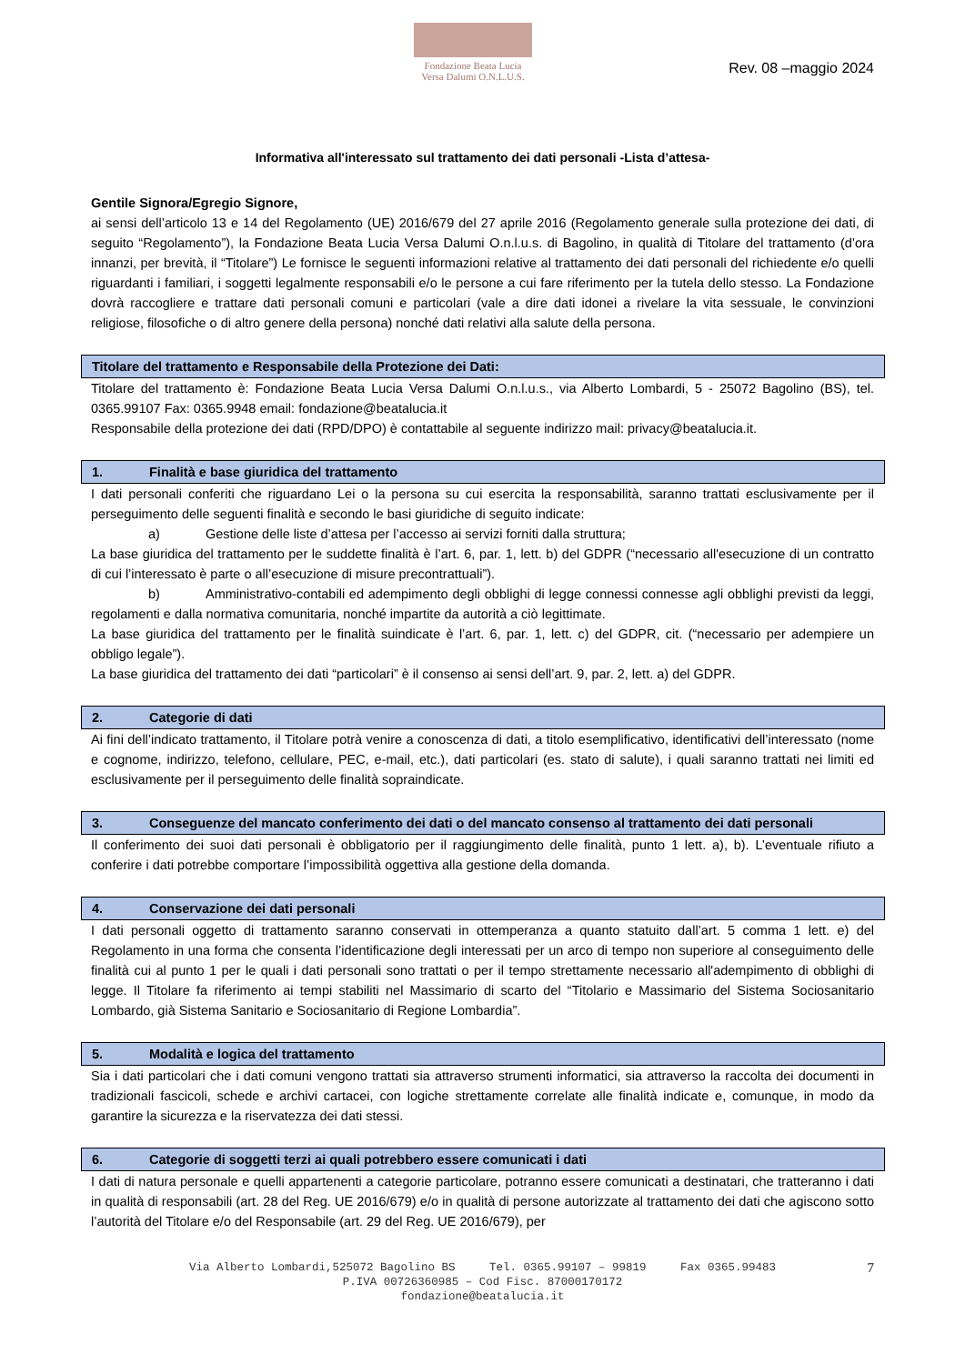Fondazione Beata Lucia
Versa Dalumi O.N.L.U.S.
Rev. 08 –maggio 2024
Informativa all'interessato sul trattamento dei dati personali -Lista d’attesa-
Gentile Signora/Egregio Signore,
ai sensi dell’articolo 13 e 14 del Regolamento (UE) 2016/679 del 27 aprile 2016 (Regolamento generale sulla protezione dei dati, di seguito “Regolamento”), la Fondazione Beata Lucia Versa Dalumi O.n.l.u.s. di Bagolino, in qualità di Titolare del trattamento (d’ora innanzi, per brevità, il “Titolare”) Le fornisce le seguenti informazioni relative al trattamento dei dati personali del richiedente e/o quelli riguardanti i familiari, i soggetti legalmente responsabili e/o le persone a cui fare riferimento per la tutela dello stesso. La Fondazione dovrà raccogliere e trattare dati personali comuni e particolari (vale a dire dati idonei a rivelare la vita sessuale, le convinzioni religiose, filosofiche o di altro genere della persona) nonché dati relativi alla salute della persona.
Titolare del trattamento e Responsabile della Protezione dei Dati:
Titolare del trattamento è: Fondazione Beata Lucia Versa Dalumi O.n.l.u.s., via Alberto Lombardi, 5 - 25072 Bagolino (BS), tel. 0365.99107 Fax: 0365.9948 email: fondazione@beatalucia.it
Responsabile della protezione dei dati (RPD/DPO) è contattabile al seguente indirizzo mail: privacy@beatalucia.it.
1. Finalità e base giuridica del trattamento
I dati personali conferiti che riguardano Lei o la persona su cui esercita la responsabilità, saranno trattati esclusivamente per il perseguimento delle seguenti finalità e secondo le basi giuridiche di seguito indicate:
a) Gestione delle liste d’attesa per l’accesso ai servizi forniti dalla struttura;
La base giuridica del trattamento per le suddette finalità è l’art. 6, par. 1, lett. b) del GDPR (“necessario all'esecuzione di un contratto di cui l’interessato è parte o all’esecuzione di misure precontrattuali”).
b) Amministrativo-contabili ed adempimento degli obblighi di legge connessi connesse agli obblighi previsti da leggi, regolamenti e dalla normativa comunitaria, nonché impartite da autorità a ciò legittimate.
La base giuridica del trattamento per le finalità suindicate è l’art. 6, par. 1, lett. c) del GDPR, cit. (“necessario per adempiere un obbligo legale”).
La base giuridica del trattamento dei dati “particolari” è il consenso ai sensi dell’art. 9, par. 2, lett. a) del GDPR.
2. Categorie di dati
Ai fini dell’indicato trattamento, il Titolare potrà venire a conoscenza di dati, a titolo esemplificativo, identificativi dell’interessato (nome e cognome, indirizzo, telefono, cellulare, PEC, e-mail, etc.), dati particolari (es. stato di salute), i quali saranno trattati nei limiti ed esclusivamente per il perseguimento delle finalità sopraindicate.
3. Conseguenze del mancato conferimento dei dati o del mancato consenso al trattamento dei dati personali
Il conferimento dei suoi dati personali è obbligatorio per il raggiungimento delle finalità, punto 1 lett. a), b). L’eventuale rifiuto a conferire i dati potrebbe comportare l’impossibilità oggettiva alla gestione della domanda.
4. Conservazione dei dati personali
I dati personali oggetto di trattamento saranno conservati in ottemperanza a quanto statuito dall’art. 5 comma 1 lett. e) del Regolamento in una forma che consenta l’identificazione degli interessati per un arco di tempo non superiore al conseguimento delle finalità cui al punto 1 per le quali i dati personali sono trattati o per il tempo strettamente necessario all'adempimento di obblighi di legge. Il Titolare fa riferimento ai tempi stabiliti nel Massimario di scarto del “Titolario e Massimario del Sistema Sociosanitario Lombardo, già Sistema Sanitario e Sociosanitario di Regione Lombardia”.
5. Modalità e logica del trattamento
Sia i dati particolari che i dati comuni vengono trattati sia attraverso strumenti informatici, sia attraverso la raccolta dei documenti in tradizionali fascicoli, schede e archivi cartacei, con logiche strettamente correlate alle finalità indicate e, comunque, in modo da garantire la sicurezza e la riservatezza dei dati stessi.
6. Categorie di soggetti terzi ai quali potrebbero essere comunicati i dati
I dati di natura personale e quelli appartenenti a categorie particolare, potranno essere comunicati a destinatari, che tratteranno i dati in qualità di responsabili (art. 28 del Reg. UE 2016/679) e/o in qualità di persone autorizzate al trattamento dei dati che agiscono sotto l’autorità del Titolare e/o del Responsabile (art. 29 del Reg. UE 2016/679), per
Via Alberto Lombardi,525072 Bagolino BS Tel. 0365.99107 – 99819 Fax 0365.99483
P.IVA 00726360985 – Cod Fisc. 87000170172
fondazione@beatalucia.it
7